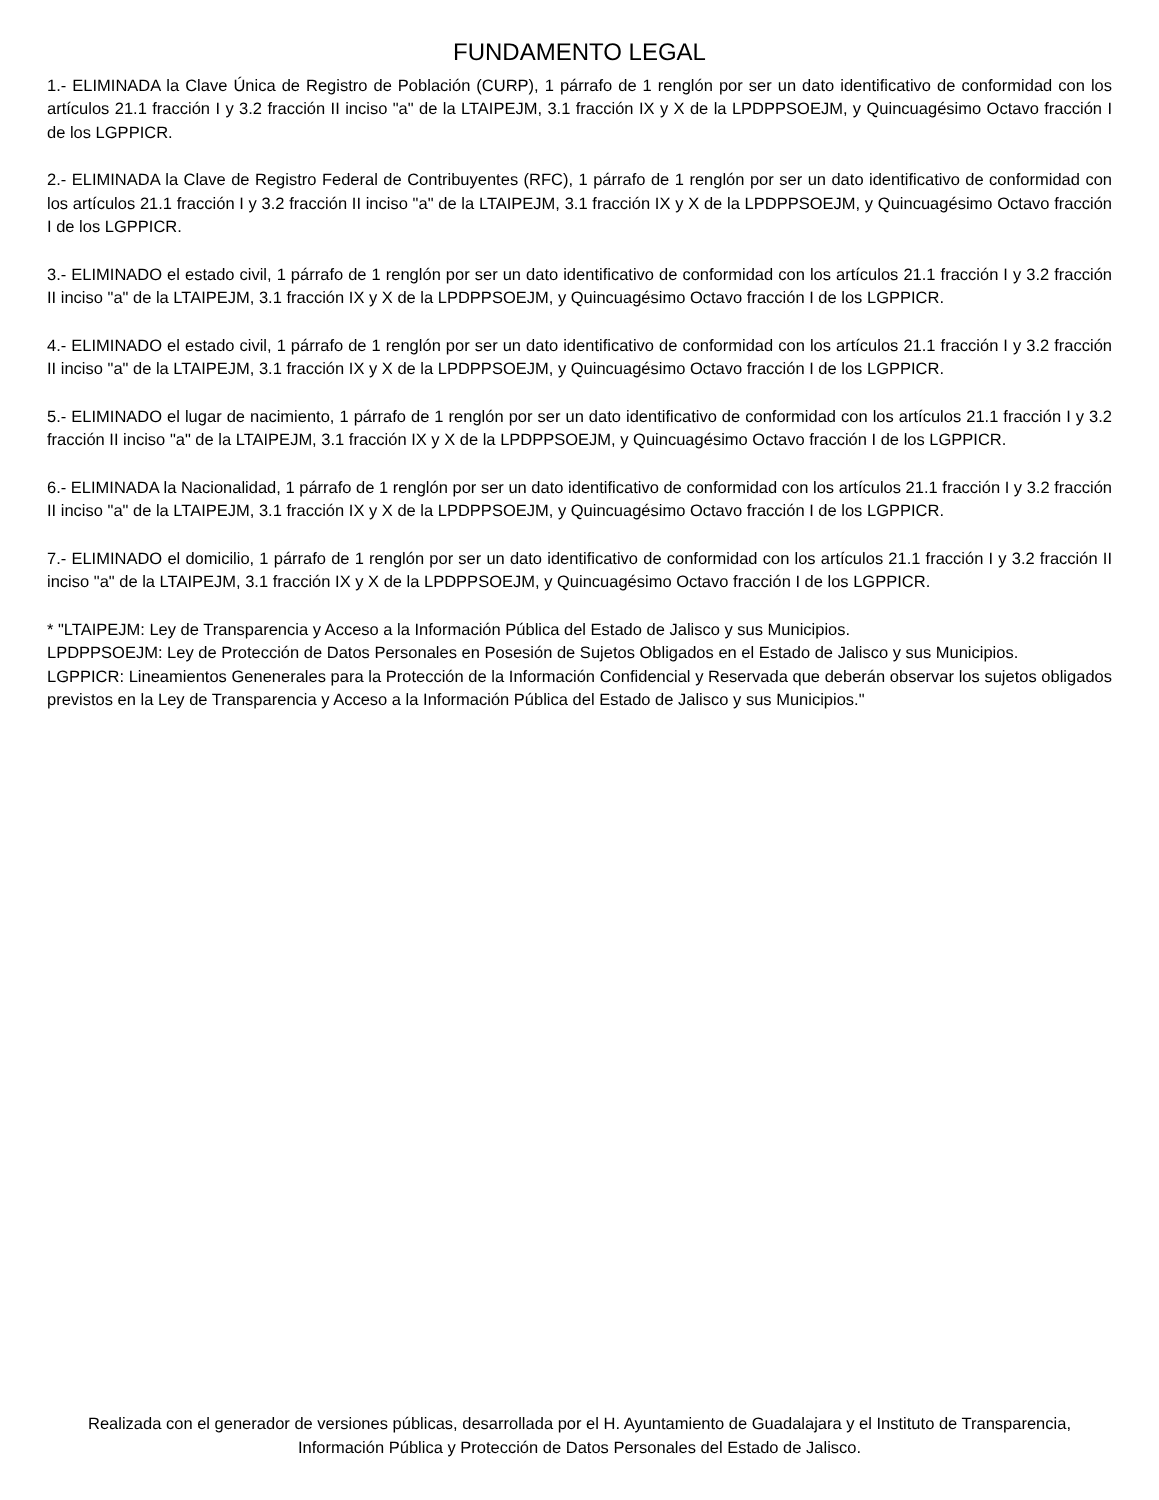FUNDAMENTO LEGAL
1.- ELIMINADA la Clave Única de Registro de Población (CURP), 1 párrafo de 1 renglón por ser un dato identificativo de conformidad con los artículos 21.1 fracción I y 3.2 fracción II inciso "a" de la LTAIPEJM, 3.1 fracción IX y X de la LPDPPSOEJM, y Quincuagésimo Octavo fracción I de los LGPPICR.
2.- ELIMINADA la Clave de Registro Federal de Contribuyentes (RFC), 1 párrafo de 1 renglón por ser un dato identificativo de conformidad con los artículos 21.1 fracción I y 3.2 fracción II inciso "a" de la LTAIPEJM, 3.1 fracción IX y X de la LPDPPSOEJM, y Quincuagésimo Octavo fracción I de los LGPPICR.
3.- ELIMINADO el estado civil, 1 párrafo de 1 renglón por ser un dato identificativo de conformidad con los artículos 21.1 fracción I y 3.2 fracción II inciso "a" de la LTAIPEJM, 3.1 fracción IX y X de la LPDPPSOEJM, y Quincuagésimo Octavo fracción I de los LGPPICR.
4.- ELIMINADO el estado civil, 1 párrafo de 1 renglón por ser un dato identificativo de conformidad con los artículos 21.1 fracción I y 3.2 fracción II inciso "a" de la LTAIPEJM, 3.1 fracción IX y X de la LPDPPSOEJM, y Quincuagésimo Octavo fracción I de los LGPPICR.
5.- ELIMINADO el lugar de nacimiento, 1 párrafo de 1 renglón por ser un dato identificativo de conformidad con los artículos 21.1 fracción I y 3.2 fracción II inciso "a" de la LTAIPEJM, 3.1 fracción IX y X de la LPDPPSOEJM, y Quincuagésimo Octavo fracción I de los LGPPICR.
6.- ELIMINADA la Nacionalidad, 1 párrafo de 1 renglón por ser un dato identificativo de conformidad con los artículos 21.1 fracción I y 3.2 fracción II inciso "a" de la LTAIPEJM, 3.1 fracción IX y X de la LPDPPSOEJM, y Quincuagésimo Octavo fracción I de los LGPPICR.
7.- ELIMINADO el domicilio, 1 párrafo de 1 renglón por ser un dato identificativo de conformidad con los artículos 21.1 fracción I y 3.2 fracción II inciso "a" de la LTAIPEJM, 3.1 fracción IX y X de la LPDPPSOEJM, y Quincuagésimo Octavo fracción I de los LGPPICR.
* "LTAIPEJM: Ley de Transparencia y Acceso a la Información Pública del Estado de Jalisco y sus Municipios.
LPDPPSOEJM: Ley de Protección de Datos Personales en Posesión de Sujetos Obligados en el Estado de Jalisco y sus Municipios.
LGPPICR: Lineamientos Genenerales para la Protección de la Información Confidencial y Reservada que deberán observar los sujetos obligados previstos en la Ley de Transparencia y Acceso a la Información Pública del Estado de Jalisco y sus Municipios."
Realizada con el generador de versiones públicas, desarrollada por el H. Ayuntamiento de Guadalajara y el Instituto de Transparencia, Información Pública y Protección de Datos Personales del Estado de Jalisco.